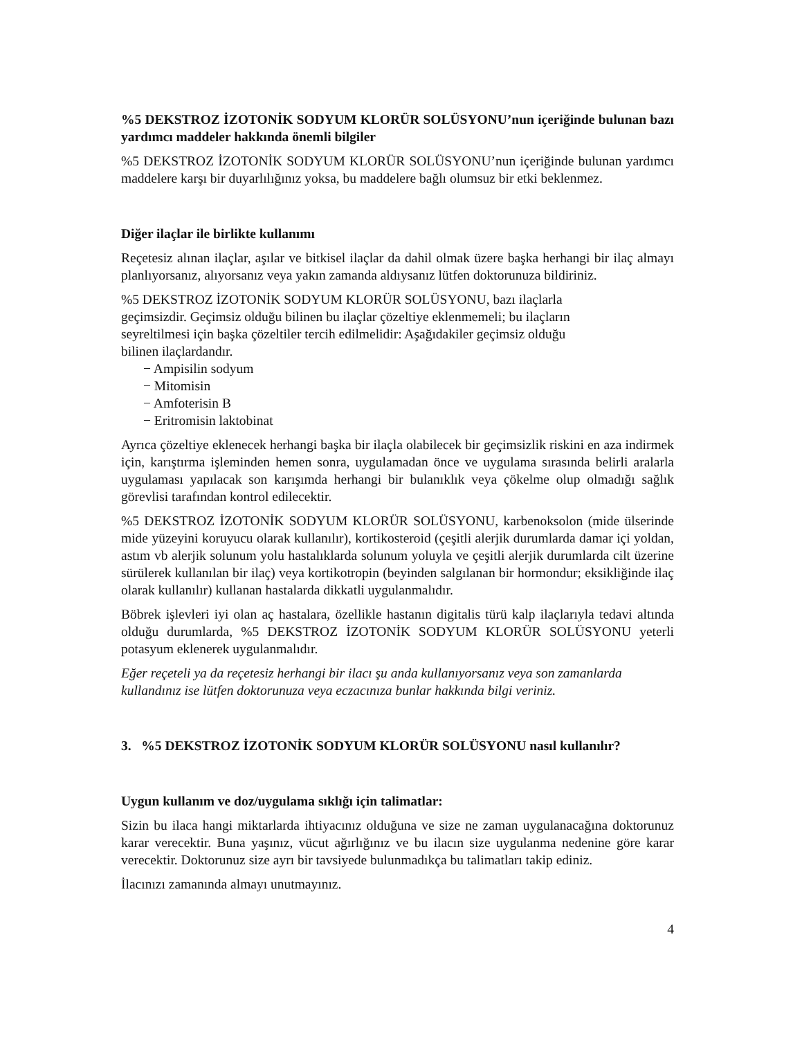%5 DEKSTROZ İZOTONİK SODYUM KLORÜR SOLÜSYONU’nun içeriğinde bulunan bazı yardımcı maddeler hakkında önemli bilgiler
%5 DEKSTROZ İZOTONİK SODYUM KLORÜR SOLÜSYONU’nun içeriğinde bulunan yardımcı maddelere karşı bir duyarlılığınız yoksa, bu maddelere bağlı olumsuz bir etki beklenmez.
Diğer ilaçlar ile birlikte kullanımı
Reçetesiz alınan ilaçlar, aşılar ve bitkisel ilaçlar da dahil olmak üzere başka herhangi bir ilaç almayı planlıyorsanız, alıyorsanız veya yakın zamanda aldıysanız lütfen doktorunuza bildiriniz.
%5 DEKSTROZ İZOTONİK SODYUM KLORÜR SOLÜSYONU, bazı ilaçlarla geçimsizdir. Geçimsiz olduğu bilinen bu ilaçlar çözeltiye eklenmemeli; bu ilaçların seyreltilmesi için başka çözeltiler tercih edilmelidir: Aşağıdakiler geçimsiz olduğu bilinen ilaçlardandır.
− Ampisilin sodyum
− Mitomisin
− Amfoterisin B
− Eritromisin laktobinat
Ayrıca çözeltiye eklenecek herhangi başka bir ilaçla olabilecek bir geçimsizlik riskini en aza indirmek için, karıştırma işleminden hemen sonra, uygulamadan önce ve uygulama sırasında belirli aralarla uygulaması yapılacak son karışımda herhangi bir bulanıklık veya çökelme olup olmadığı sağlık görevlisi tarafından kontrol edilecektir.
%5 DEKSTROZ İZOTONİK SODYUM KLORÜR SOLÜSYONU, karbenoksolon (mide ülserinde mide yüzeyini koruyucu olarak kullanılır), kortikosteroid (çeşitli alerjik durumlarda damar içi yoldan, astım vb alerjik solunum yolu hastalıklarda solunum yoluyla ve çeşitli alerjik durumlarda cilt üzerine sürülerek kullanılan bir ilaç) veya kortikotropin (beyinden salgılanan bir hormondur; eksikliğinde ilaç olarak kullanılır) kullanan hastalarda dikkatli uygulanmalıdır.
Böbrek işlevleri iyi olan aç hastalara, özellikle hastanın digitalis türü kalp ilaçlarıyla tedavi altında olduğu durumlarda, %5 DEKSTROZ İZOTONİK SODYUM KLORÜR SOLÜSYONU yeterli potasyum eklenerek uygulanmalıdır.
Eğer reçeteli ya da reçetesiz herhangi bir ilacı şu anda kullanıyorsanız veya son zamanlarda kullandınız ise lütfen doktorunuza veya eczacınıza bunlar hakkında bilgi veriniz.
3. %5 DEKSTROZ İZOTONİK SODYUM KLORÜR SOLÜSYONU nasıl kullanılır?
Uygun kullanım ve doz/uygulama sıklığı için talimatlar:
Sizin bu ilaca hangi miktarlarda ihtiyacınız olduğuna ve size ne zaman uygulanacağına doktorunuz karar verecektir. Buna yaşınız, vücut ağırlığınız ve bu ilacın size uygulanma nedenine göre karar verecektir. Doktorunuz size ayrı bir tavsiyede bulunmadıkça bu talimatları takip ediniz.
İlacınızı zamanında almayı unutmayınız.
4